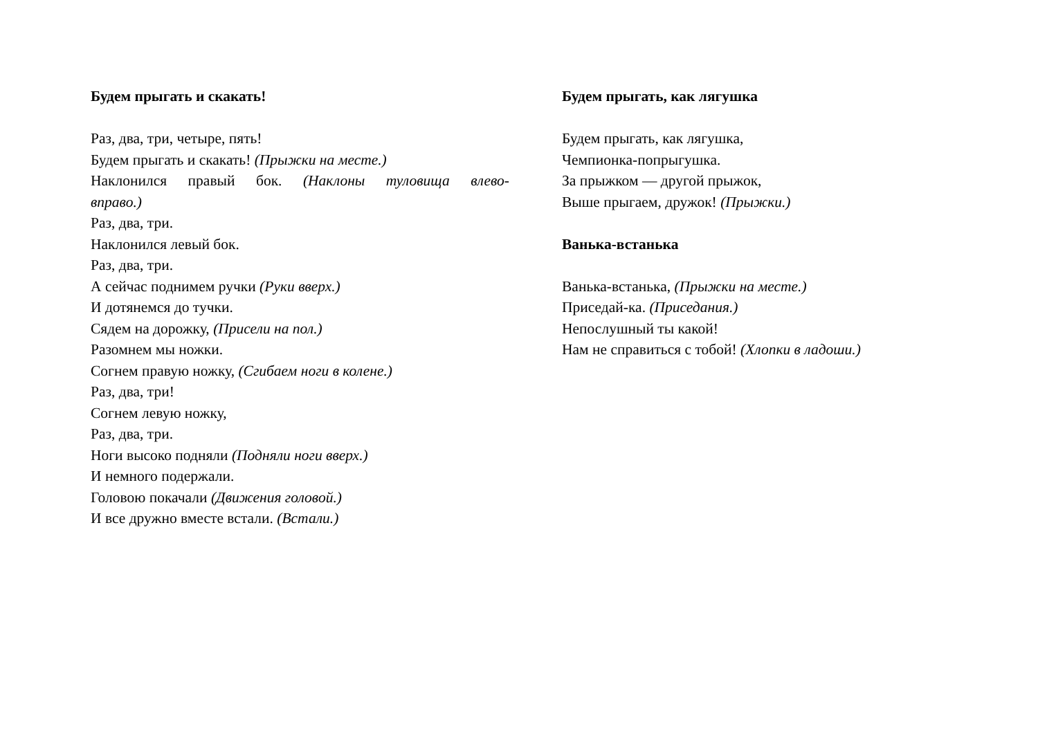Будем прыгать и скакать!
Раз, два, три, четыре, пять!
Будем прыгать и скакать! (Прыжки на месте.)
Наклонился правый бок. (Наклоны туловища влево-
вправо.)
Раз, два, три.
Наклонился левый бок.
Раз, два, три.
А сейчас поднимем ручки (Руки вверх.)
И дотянемся до тучки.
Сядем на дорожку, (Присели на пол.)
Разомнем мы ножки.
Согнем правую ножку, (Сгибаем ноги в колене.)
Раз, два, три!
Согнем левую ножку,
Раз, два, три.
Ноги высоко подняли (Подняли ноги вверх.)
И немного подержали.
Головою покачали (Движения головой.)
И все дружно вместе встали. (Встали.)
Будем прыгать, как лягушка
Будем прыгать, как лягушка,
Чемпионка-попрыгушка.
За прыжком — другой прыжок,
Выше прыгаем, дружок! (Прыжки.)
Ванька-встанька
Ванька-встанька, (Прыжки на месте.)
Приседай-ка. (Приседания.)
Непослушный ты какой!
Нам не справиться с тобой! (Хлопки в ладоши.)